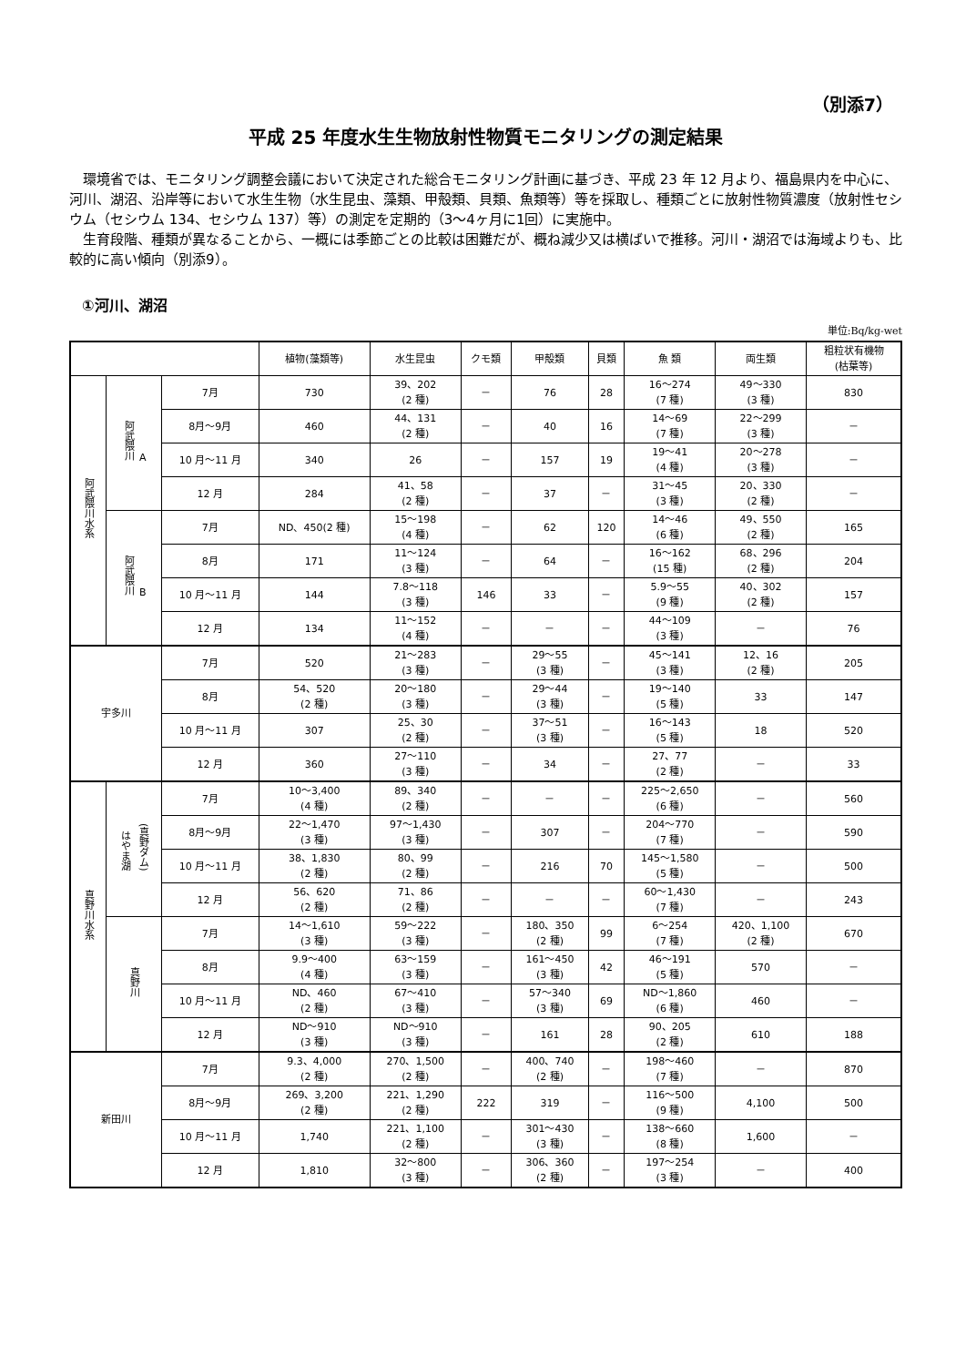（別添7）
平成 25 年度水生生物放射性物質モニタリングの測定結果
環境省では、モニタリング調整会議において決定された総合モニタリング計画に基づき、平成 23 年 12 月より、福島県内を中心に、河川、湖沼、沿岸等において水生生物（水生昆虫、藻類、甲殻類、貝類、魚類等）等を採取し、種類ごとに放射性物質濃度（放射性セシウム（セシウム 134、セシウム 137）等）の測定を定期的（3～4ヶ月に1回）に実施中。
生育段階、種類が異なることから、一概には季節ごとの比較は困難だが、概ね減少又は横ばいで推移。河川・湖沼では海域よりも、比較的に高い傾向（別添9）。
①河川、湖沼
単位:Bq/kg-wet
| | | | 植物(藻類等) | 水生昆虫 | クモ類 | 甲殻類 | 貝類 | 魚 類 | 両生類 | 粗粒状有機物 (枯葉等) |
| --- | --- | --- | --- | --- | --- | --- | --- | --- | --- | --- |
| 阿武隈川水系 | 阿武隈川 A | 7月 | 730 | 39、202 (2 種) | － | 76 | 28 | 16～274 (7 種) | 49～330 (3 種) | 830 |
| | | 8月～9月 | 460 | 44、131 (2 種) | － | 40 | 16 | 14～69 (7 種) | 22～299 (3 種) | － |
| | | 10 月～11 月 | 340 | 26 | － | 157 | 19 | 19～41 (4 種) | 20～278 (3 種) | － |
| | | 12 月 | 284 | 41、58 (2 種) | － | 37 | － | 31～45 (3 種) | 20、330 (2 種) | － |
| | 阿武隈川 B | 7月 | ND、450(2 種) | 15～198 (4 種) | － | 62 | 120 | 14～46 (6 種) | 49、550 (2 種) | 165 |
| | | 8月 | 171 | 11～124 (3 種) | － | 64 | － | 16～162 (15 種) | 68、296 (2 種) | 204 |
| | | 10 月～11 月 | 144 | 7.8～118 (3 種) | 146 | 33 | － | 5.9～55 (9 種) | 40、302 (2 種) | 157 |
| | | 12 月 | 134 | 11～152 (4 種) | － | － | － | 44～109 (3 種) | － | 76 |
| 宇多川 | | 7月 | 520 | 21～283 (3 種) | － | 29～55 (3 種) | － | 45～141 (3 種) | 12、16 (2 種) | 205 |
| | | 8月 | 54、520 (2 種) | 20～180 (3 種) | － | 29～44 (3 種) | － | 19～140 (5 種) | 33 | 147 |
| | | 10 月～11 月 | 307 | 25、30 (2 種) | － | 37～51 (3 種) | － | 16～143 (5 種) | 18 | 520 |
| | | 12 月 | 360 | 27～110 (3 種) | － | 34 | － | 27、77 (2 種) | － | 33 |
| 真野川水系 | はやま湖 (真野ダム) | 7月 | 10～3,400 (4 種) | 89、340 (2 種) | － | － | － | 225～2,650 (6 種) | － | 560 |
| | | 8月～9月 | 22～1,470 (3 種) | 97～1,430 (3 種) | － | 307 | － | 204～770 (7 種) | － | 590 |
| | | 10 月～11 月 | 38、1,830 (2 種) | 80、99 (2 種) | － | 216 | 70 | 145～1,580 (5 種) | － | 500 |
| | | 12 月 | 56、620 (2 種) | 71、86 (2 種) | － | － | － | 60～1,430 (7 種) | － | 243 |
| | 真野川 | 7月 | 14～1,610 (3 種) | 59～222 (3 種) | － | 180、350 (2 種) | 99 | 6～254 (7 種) | 420、1,100 (2 種) | 670 |
| | | 8月 | 9.9～400 (4 種) | 63～159 (3 種) | － | 161～450 (3 種) | 42 | 46～191 (5 種) | 570 | － |
| | | 10 月～11 月 | ND、460 (2 種) | 67～410 (3 種) | － | 57～340 (3 種) | 69 | ND～1,860 (6 種) | 460 | － |
| | | 12 月 | ND～910 (3 種) | ND～910 (3 種) | － | 161 | 28 | 90、205 (2 種) | 610 | 188 |
| 新田川 | | 7月 | 9.3、4,000 (2 種) | 270、1,500 (2 種) | － | 400、740 (2 種) | － | 198～460 (7 種) | － | 870 |
| | | 8月～9月 | 269、3,200 (2 種) | 221、1,290 (2 種) | 222 | 319 | － | 116～500 (9 種) | 4,100 | 500 |
| | | 10 月～11 月 | 1,740 | 221、1,100 (2 種) | － | 301～430 (3 種) | － | 138～660 (8 種) | 1,600 | － |
| | | 12 月 | 1,810 | 32～800 (3 種) | － | 306、360 (2 種) | － | 197～254 (3 種) | － | 400 |